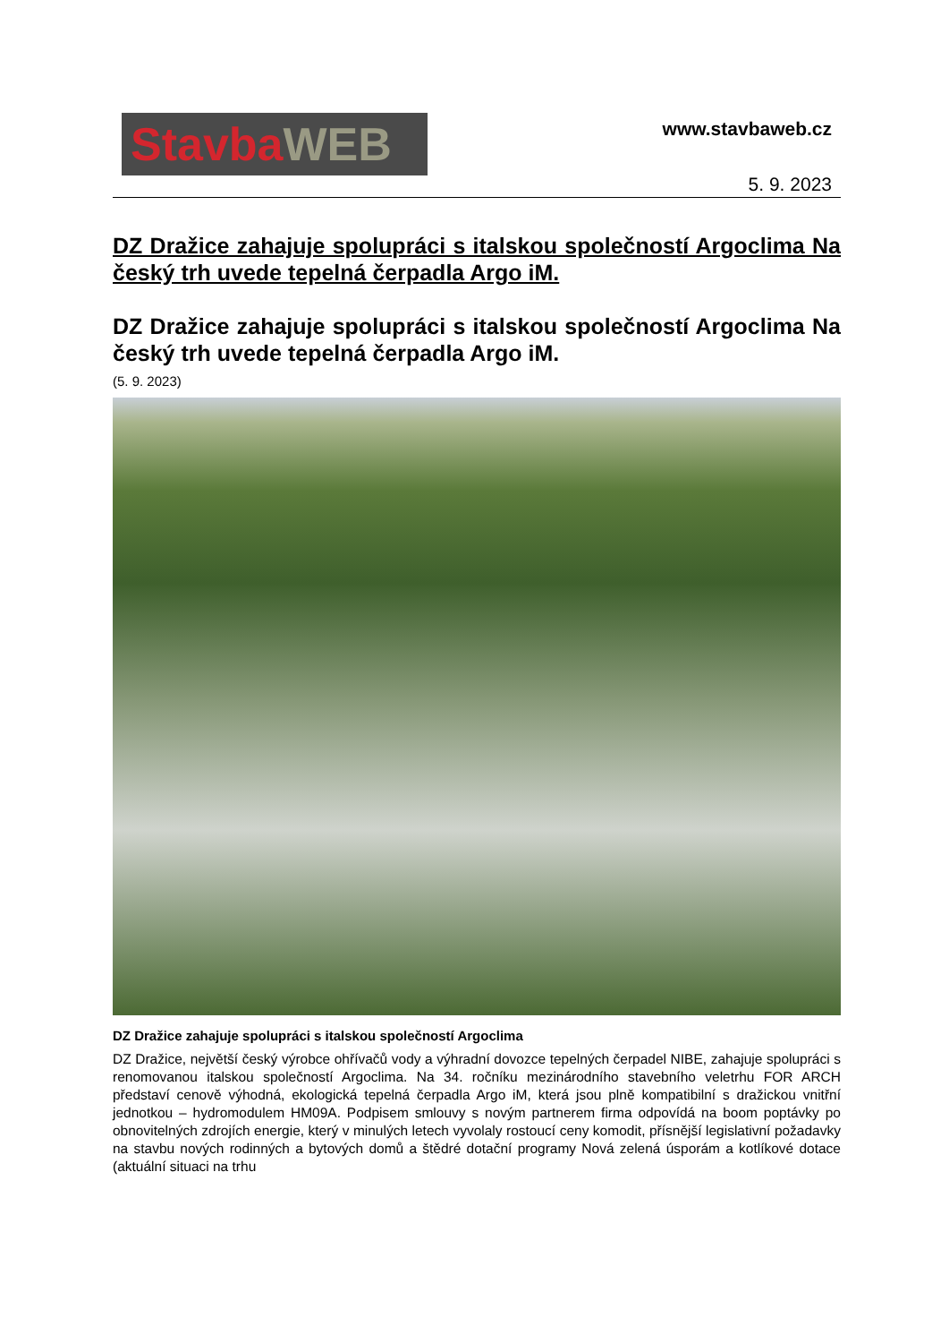Stavba WEB
www.stavbaweb.cz
5. 9. 2023
DZ Dražice zahajuje spolupráci s italskou společností Argoclima Na český trh uvede tepelná čerpadla Argo iM.
DZ Dražice zahajuje spolupráci s italskou společností Argoclima Na český trh uvede tepelná čerpadla Argo iM.
(5. 9. 2023)
DZ Dražice zahajuje spolupráci s italskou společností Argoclima
DZ Dražice, největší český výrobce ohřívačů vody a výhradní dovozce tepelných čerpadel NIBE, zahajuje spolupráci s renomovanou italskou společností Argoclima. Na 34. ročníku mezinárodního stavebního veletrhu FOR ARCH představí cenově výhodná, ekologická tepelná čerpadla Argo iM, která jsou plně kompatibilní s dražickou vnitřní jednotkou – hydromodulem HM09A. Podpisem smlouvy s novým partnerem firma odpovídá na boom poptávky po obnovitelných zdrojích energie, který v minulých letech vyvolaly rostoucí ceny komodit, přísnější legislativní požadavky na stavbu nových rodinných a bytových domů a štědré dotační programy Nová zelená úsporám a kotlíkové dotace (aktuální situaci na trhu